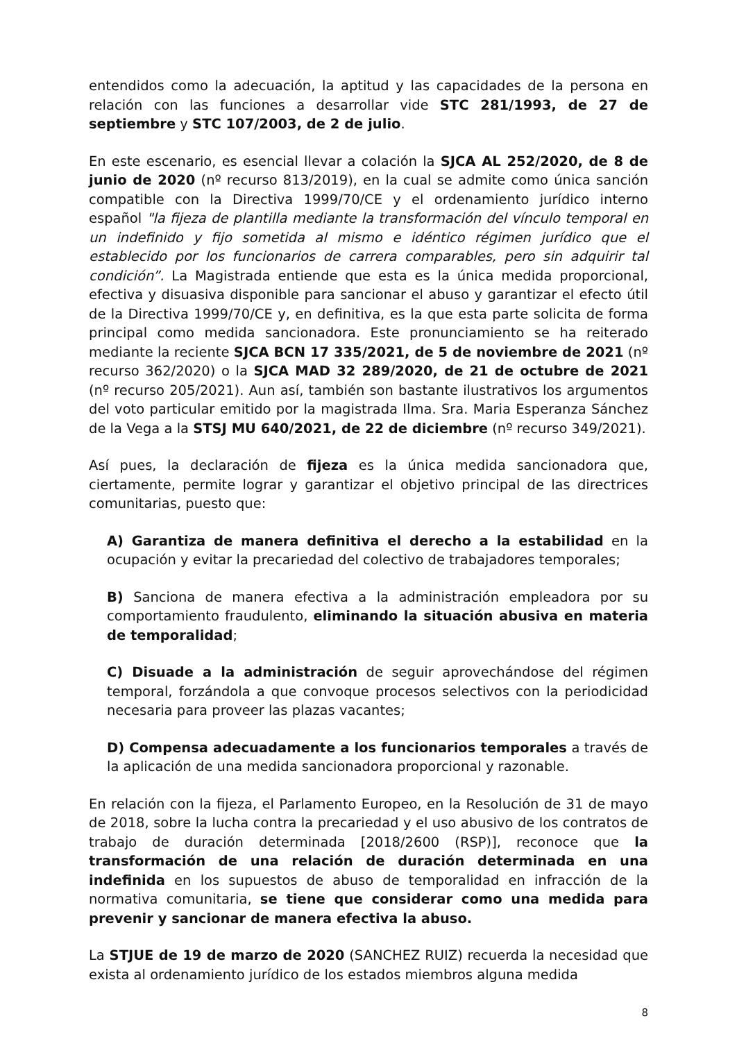entendidos como la adecuación, la aptitud y las capacidades de la persona en relación con las funciones a desarrollar vide STC 281/1993, de 27 de septiembre y STC 107/2003, de 2 de julio.
En este escenario, es esencial llevar a colación la SJCA AL 252/2020, de 8 de junio de 2020 (nº recurso 813/2019), en la cual se admite como única sanción compatible con la Directiva 1999/70/CE y el ordenamiento jurídico interno español "la fijeza de plantilla mediante la transformación del vínculo temporal en un indefinido y fijo sometida al mismo e idéntico régimen jurídico que el establecido por los funcionarios de carrera comparables, pero sin adquirir tal condición”. La Magistrada entiende que esta es la única medida proporcional, efectiva y disuasiva disponible para sancionar el abuso y garantizar el efecto útil de la Directiva 1999/70/CE y, en definitiva, es la que esta parte solicita de forma principal como medida sancionadora. Este pronunciamiento se ha reiterado mediante la reciente SJCA BCN 17 335/2021, de 5 de noviembre de 2021 (nº recurso 362/2020) o la SJCA MAD 32 289/2020, de 21 de octubre de 2021 (nº recurso 205/2021). Aun así, también son bastante ilustrativos los argumentos del voto particular emitido por la magistrada Ilma. Sra. Maria Esperanza Sánchez de la Vega a la STSJ MU 640/2021, de 22 de diciembre (nº recurso 349/2021).
Así pues, la declaración de fijeza es la única medida sancionadora que, ciertamente, permite lograr y garantizar el objetivo principal de las directrices comunitarias, puesto que:
A) Garantiza de manera definitiva el derecho a la estabilidad en la ocupación y evitar la precariedad del colectivo de trabajadores temporales;
B) Sanciona de manera efectiva a la administración empleadora por su comportamiento fraudulento, eliminando la situación abusiva en materia de temporalidad;
C) Disuade a la administración de seguir aprovechándose del régimen temporal, forzándola a que convoque procesos selectivos con la periodicidad necesaria para proveer las plazas vacantes;
D) Compensa adecuadamente a los funcionarios temporales a través de la aplicación de una medida sancionadora proporcional y razonable.
En relación con la fijeza, el Parlamento Europeo, en la Resolución de 31 de mayo de 2018, sobre la lucha contra la precariedad y el uso abusivo de los contratos de trabajo de duración determinada [2018/2600 (RSP)], reconoce que la transformación de una relación de duración determinada en una indefinida en los supuestos de abuso de temporalidad en infracción de la normativa comunitaria, se tiene que considerar como una medida para prevenir y sancionar de manera efectiva la abuso.
La STJUE de 19 de marzo de 2020 (SANCHEZ RUIZ) recuerda la necesidad que exista al ordenamiento jurídico de los estados miembros alguna medida
8